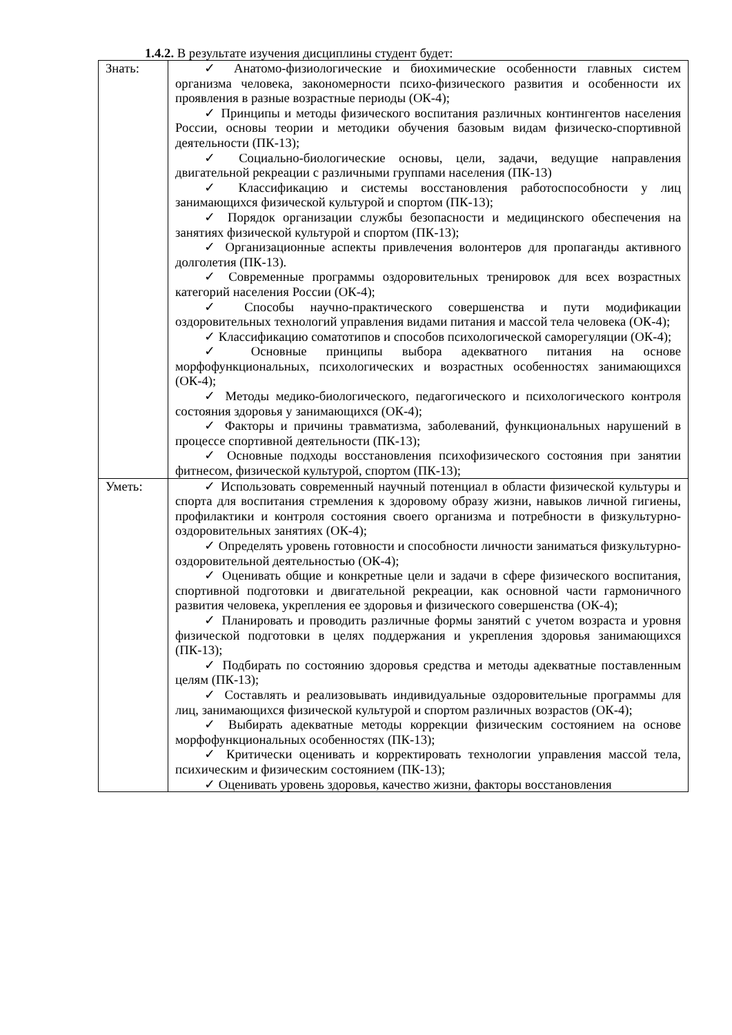1.4.2. В результате изучения дисциплины студент будет:
| Знать: | ✓ Анатомо-физиологические и биохимические особенности главных систем организма человека, закономерности психо-физического развития и особенности их проявления в разные возрастные периоды (ОК-4); ✓ Принципы и методы физического воспитания различных контингентов населения России, основы теории и методики обучения базовым видам физическо-спортивной деятельности (ПК-13); ✓ Социально-биологические основы, цели, задачи, ведущие направления двигательной рекреации с различными группами населения (ПК-13) ✓ Классификацию и системы восстановления работоспособности у лиц занимающихся физической культурой и спортом (ПК-13); ✓ Порядок организации службы безопасности и медицинского обеспечения на занятиях физической культурой и спортом (ПК-13); ✓ Организационные аспекты привлечения волонтеров для пропаганды активного долголетия (ПК-13). ✓ Современные программы оздоровительных тренировок для всех возрастных категорий населения России (ОК-4); ✓ Способы научно-практического совершенства и пути модификации оздоровительных технологий управления видами питания и массой тела человека (ОК-4); ✓ Классификацию соматотипов и способов психологической саморегуляции (ОК-4); ✓ Основные принципы выбора адекватного питания на основе морфофункциональных, психологических и возрастных особенностях занимающихся (ОК-4); ✓ Методы медико-биологического, педагогического и психологического контроля состояния здоровья у занимающихся (ОК-4); ✓ Факторы и причины травматизма, заболеваний, функциональных нарушений в процессе спортивной деятельности (ПК-13); ✓ Основные подходы восстановления психофизического состояния при занятии фитнесом, физической культурой, спортом (ПК-13); |
| Уметь: | ✓ Использовать современный научный потенциал в области физической культуры и спорта для воспитания стремления к здоровому образу жизни, навыков личной гигиены, профилактики и контроля состояния своего организма и потребности в физкультурно-оздоровительных занятиях (ОК-4); ✓ Определять уровень готовности и способности личности заниматься физкультурно-оздоровительной деятельностью (ОК-4); ✓ Оценивать общие и конкретные цели и задачи в сфере физического воспитания, спортивной подготовки и двигательной рекреации, как основной части гармоничного развития человека, укрепления ее здоровья и физического совершенства (ОК-4); ✓ Планировать и проводить различные формы занятий с учетом возраста и уровня физической подготовки в целях поддержания и укрепления здоровья занимающихся (ПК-13); ✓ Подбирать по состоянию здоровья средства и методы адекватные поставленным целям (ПК-13); ✓ Составлять и реализовывать индивидуальные оздоровительные программы для лиц, занимающихся физической культурой и спортом различных возрастов (ОК-4); ✓ Выбирать адекватные методы коррекции физическим состоянием на основе морфофункциональных особенностях (ПК-13); ✓ Критически оценивать и корректировать технологии управления массой тела, психическим и физическим состоянием (ПК-13); ✓ Оценивать уровень здоровья, качество жизни, факторы восстановления |